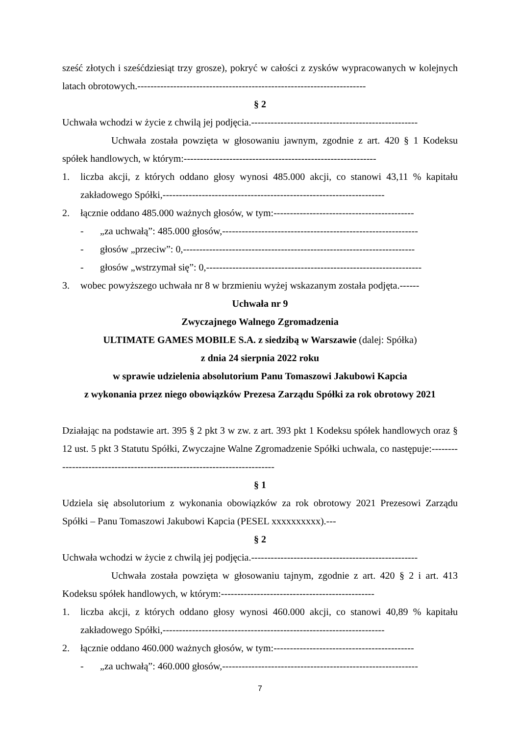sześć złotych i sześćdziesiąt trzy grosze), pokryć w całości z zysków wypracowanych w kolejnych latach obrotowych.----------------------------------------------------------------------
§ 2
Uchwała wchodzi w życie z chwilą jej podjęcia.---------------------------------------------------
Uchwała została powzięta w głosowaniu jawnym, zgodnie z art. 420 § 1 Kodeksu spółek handlowych, w którym:-----------------------------------------------------------
1. liczba akcji, z których oddano głosy wynosi 485.000 akcji, co stanowi 43,11 % kapitału zakładowego Spółki,--------------------------------------------------------------------
2. łącznie oddano 485.000 ważnych głosów, w tym:-------------------------------------------
- „za uchwałą”: 485.000 głosów,------------------------------------------------------------
- głosów „przeciw”: 0,-----------------------------------------------------------------------
- głosów „wstrzymał się”: 0,------------------------------------------------------------------
3. wobec powyższego uchwała nr 8 w brzmieniu wyżej wskazanym została podjęta.------
Uchwała nr 9
Zwyczajnego Walnego Zgromadzenia
ULTIMATE GAMES MOBILE S.A. z siedzibą w Warszawie (dalej: Spółka)
z dnia 24 sierpnia 2022 roku
w sprawie udzielenia absolutorium Panu Tomaszowi Jakubowi Kapcia
z wykonania przez niego obowiązków Prezesa Zarządu Spółki za rok obrotowy 2021
Działając na podstawie art. 395 § 2 pkt 3 w zw. z art. 393 pkt 1 Kodeksu spółek handlowych oraz § 12 ust. 5 pkt 3 Statutu Spółki, Zwyczajne Walne Zgromadzenie Spółki uchwala, co następuje:-------------------------------------------------------------------------
§ 1
Udziela się absolutorium z wykonania obowiązków za rok obrotowy 2021 Prezesowi Zarządu Spółki – Panu Tomaszowi Jakubowi Kapcia (PESEL xxxxxxxxxx).---
§ 2
Uchwała wchodzi w życie z chwilą jej podjęcia.---------------------------------------------------
Uchwała została powzięta w głosowaniu tajnym, zgodnie z art. 420 § 2 i art. 413 Kodeksu spółek handlowych, w którym:-----------------------------------------------
1. liczba akcji, z których oddano głosy wynosi 460.000 akcji, co stanowi 40,89 % kapitału zakładowego Spółki,--------------------------------------------------------------------
2. łącznie oddano 460.000 ważnych głosów, w tym:-------------------------------------------
- „za uchwałą”: 460.000 głosów,------------------------------------------------------------
7